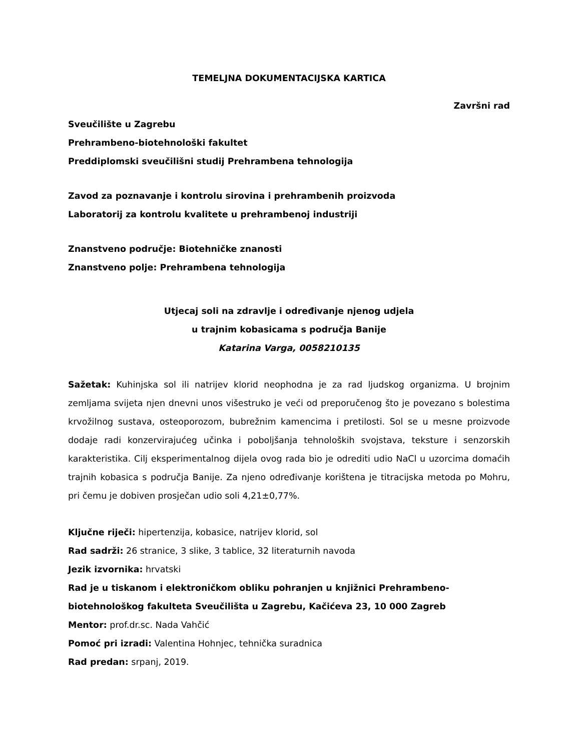TEMELJNA DOKUMENTACIJSKA KARTICA
Završni rad
Sveučilište u Zagrebu
Prehrambeno-biotehnološki fakultet
Preddiplomski sveučilišni studij Prehrambena tehnologija
Zavod za poznavanje i kontrolu sirovina i prehrambenih proizvoda
Laboratorij za kontrolu kvalitete u prehrambenoj industriji
Znanstveno područje: Biotehničke znanosti
Znanstveno polje: Prehrambena tehnologija
Utjecaj soli na zdravlje i određivanje njenog udjela
u trajnim kobasicama s područja Banije
Katarina Varga, 0058210135
Sažetak: Kuhinjska sol ili natrijev klorid neophodna je za rad ljudskog organizma. U brojnim zemljama svijeta njen dnevni unos višestruko je veći od preporučenog što je povezano s bolestima krvožilnog sustava, osteoporozom, bubrežnim kamencima i pretilosti. Sol se u mesne proizvode dodaje radi konzervirajućeg učinka i poboljšanja tehnoloških svojstava, teksture i senzorskih karakteristika. Cilj eksperimentalnog dijela ovog rada bio je odrediti udio NaCl u uzorcima domaćih trajnih kobasica s područja Banije. Za njeno određivanje korištena je titracijska metoda po Mohru, pri čemu je dobiven prosječan udio soli 4,21±0,77%.
Ključne riječi: hipertenzija, kobasice, natrijev klorid, sol
Rad sadrži: 26 stranice, 3 slike, 3 tablice, 32 literaturnih navoda
Jezik izvornika: hrvatski
Rad je u tiskanom i elektroničkom obliku pohranjen u knjižnici Prehrambeno-biotehnološkog fakulteta Sveučilišta u Zagrebu, Kačićeva 23, 10 000 Zagreb
Mentor: prof.dr.sc. Nada Vahčić
Pomoć pri izradi: Valentina Hohnjec, tehnička suradnica
Rad predan: srpanj, 2019.